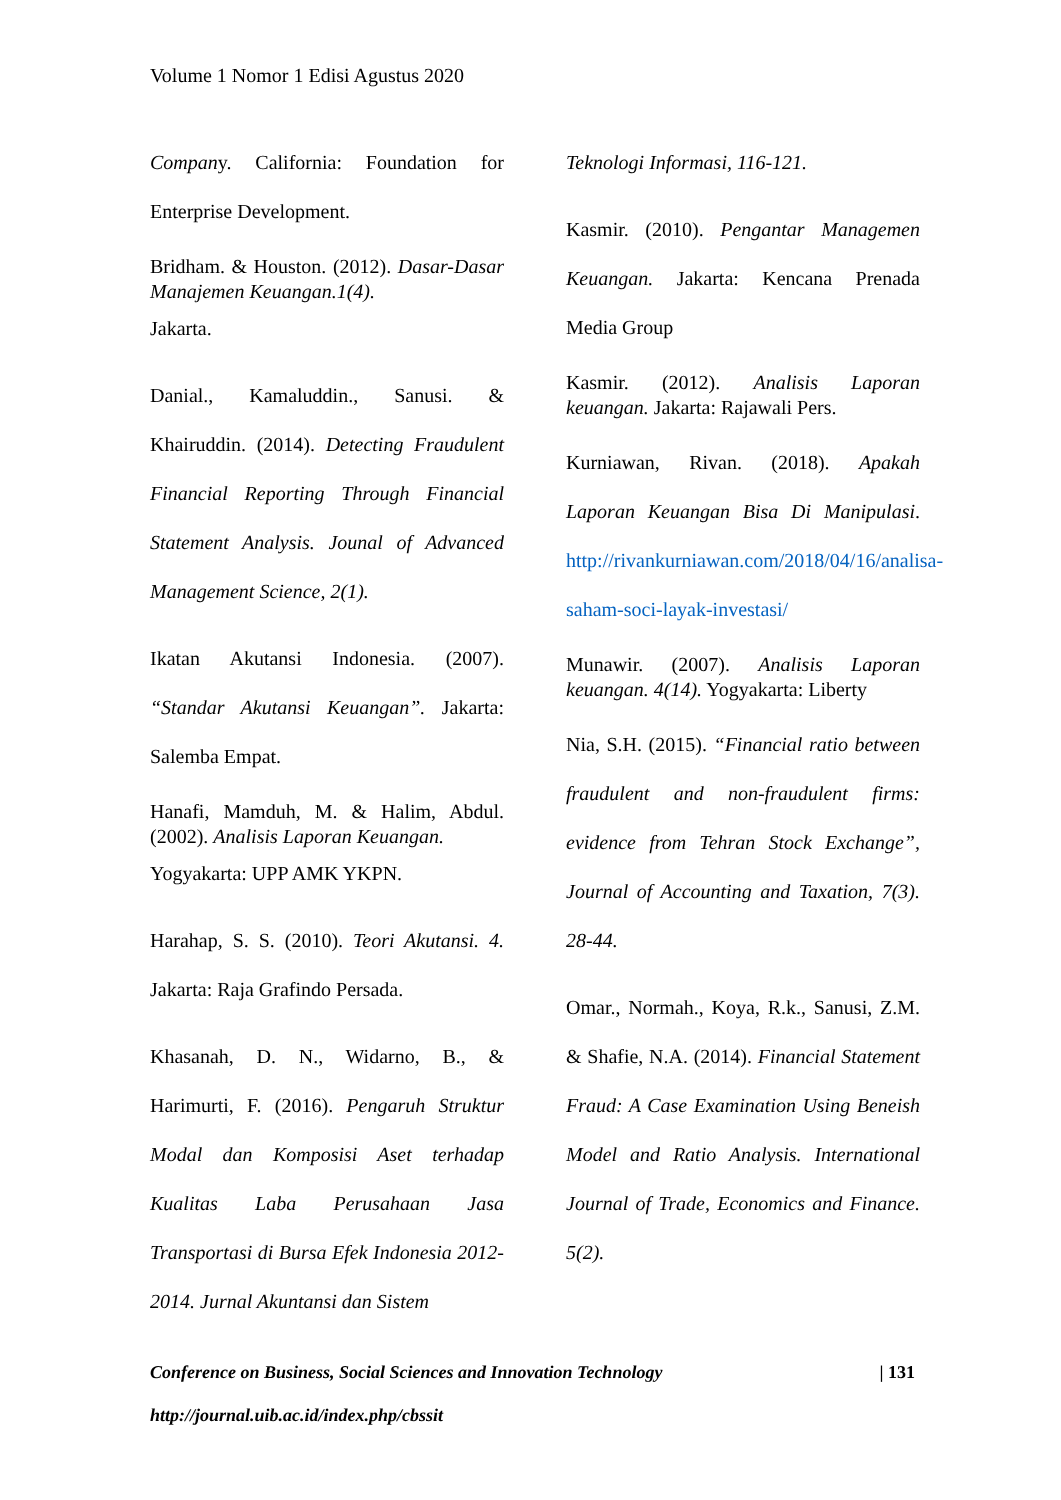Volume 1 Nomor 1 Edisi Agustus 2020
Company. California: Foundation for Enterprise Development.
Bridham. & Houston. (2012). Dasar-Dasar Manajemen Keuangan.1(4).
Jakarta.
Danial., Kamaluddin., Sanusi. & Khairuddin. (2014). Detecting Fraudulent Financial Reporting Through Financial Statement Analysis. Jounal of Advanced Management Science, 2(1).
Ikatan Akutansi Indonesia. (2007). “Standar Akutansi Keuangan”. Jakarta: Salemba Empat.
Hanafi, Mamduh, M. & Halim, Abdul. (2002). Analisis Laporan Keuangan.
Yogyakarta: UPP AMK YKPN.
Harahap, S. S. (2010). Teori Akutansi. 4. Jakarta: Raja Grafindo Persada.
Khasanah, D. N., Widarno, B., & Harimurti, F. (2016). Pengaruh Struktur Modal dan Komposisi Aset terhadap Kualitas Laba Perusahaan Jasa Transportasi di Bursa Efek Indonesia 2012- 2014. Jurnal Akuntansi dan Sistem
Teknologi Informasi, 116-121.
Kasmir. (2010). Pengantar Managemen Keuangan. Jakarta: Kencana Prenada Media Group
Kasmir. (2012). Analisis Laporan keuangan. Jakarta: Rajawali Pers.
Kurniawan, Rivan. (2018). Apakah Laporan Keuangan Bisa Di Manipulasi. http://rivankurniawan.com/2018/04/16/analisa-saham-soci-layak-investasi/
Munawir. (2007). Analisis Laporan keuangan. 4(14). Yogyakarta: Liberty
Nia, S.H. (2015). “Financial ratio between fraudulent and non-fraudulent firms: evidence from Tehran Stock Exchange”, Journal of Accounting and Taxation, 7(3). 28-44.
Omar., Normah., Koya, R.k., Sanusi, Z.M. & Shafie, N.A. (2014). Financial Statement Fraud: A Case Examination Using Beneish Model and Ratio Analysis. International Journal of Trade, Economics and Finance. 5(2).
Conference on Business, Social Sciences and Innovation Technology | 131
http://journal.uib.ac.id/index.php/cbssit